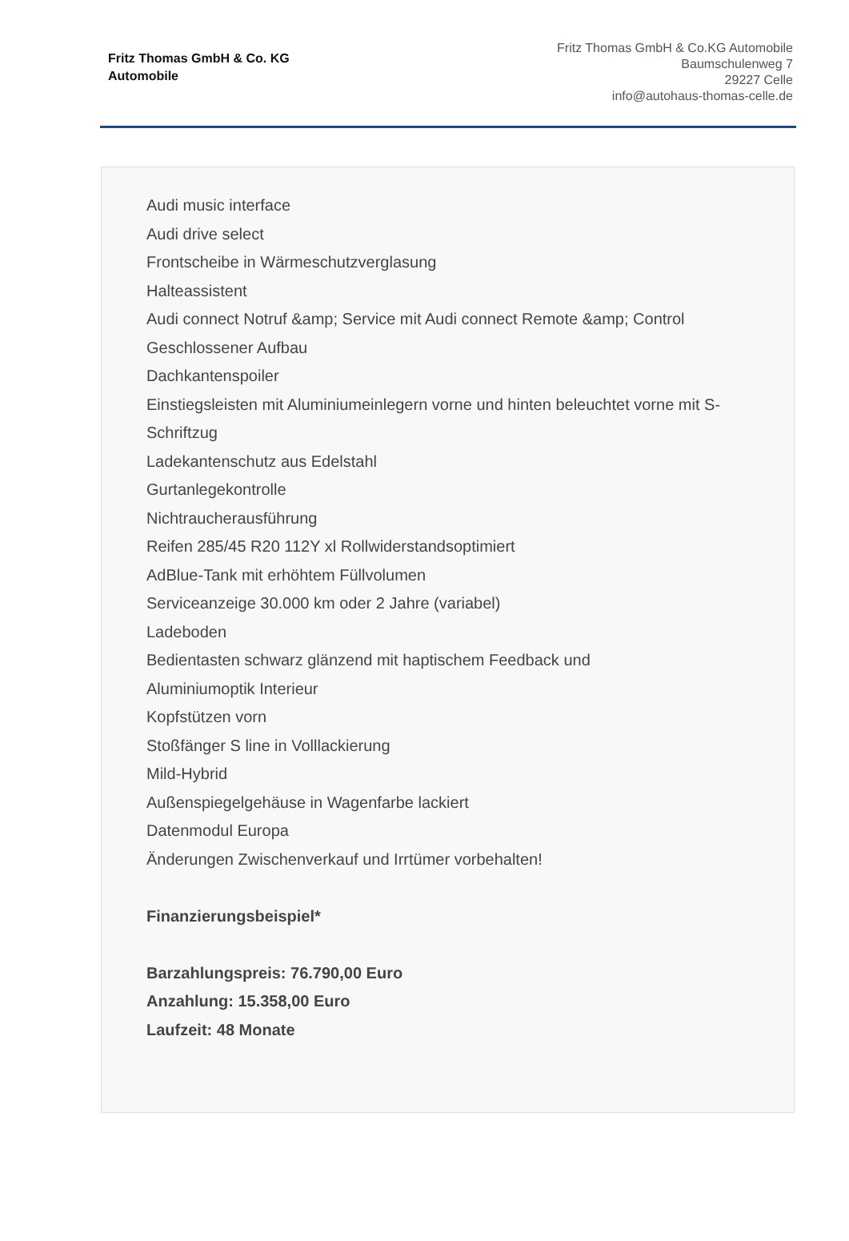Fritz Thomas GmbH & Co. KG
Automobile
Fritz Thomas GmbH & Co.KG Automobile
Baumschulenweg 7
29227 Celle
info@autohaus-thomas-celle.de
Audi music interface
Audi drive select
Frontscheibe in Wärmeschutzverglasung
Halteassistent
Audi connect Notruf &amp; Service mit Audi connect Remote &amp; Control
Geschlossener Aufbau
Dachkantenspoiler
Einstiegsleisten mit Aluminiumeinlegern vorne und hinten beleuchtet vorne mit S-Schriftzug
Ladekantenschutz aus Edelstahl
Gurtanlegekontrolle
Nichtraucherausführung
Reifen 285/45 R20 112Y xl Rollwiderstandsoptimiert
AdBlue-Tank mit erhöhtem Füllvolumen
Serviceanzeige 30.000 km oder 2 Jahre (variabel)
Ladeboden
Bedientasten schwarz glänzend mit haptischem Feedback und
Aluminiumoptik Interieur
Kopfstützen vorn
Stoßfänger S line in Volllackierung
Mild-Hybrid
Außenspiegelgehäuse in Wagenfarbe lackiert
Datenmodul Europa
Änderungen Zwischenverkauf und Irrtümer vorbehalten!
Finanzierungsbeispiel*
Barzahlungspreis: 76.790,00 Euro
Anzahlung: 15.358,00 Euro
Laufzeit: 48 Monate